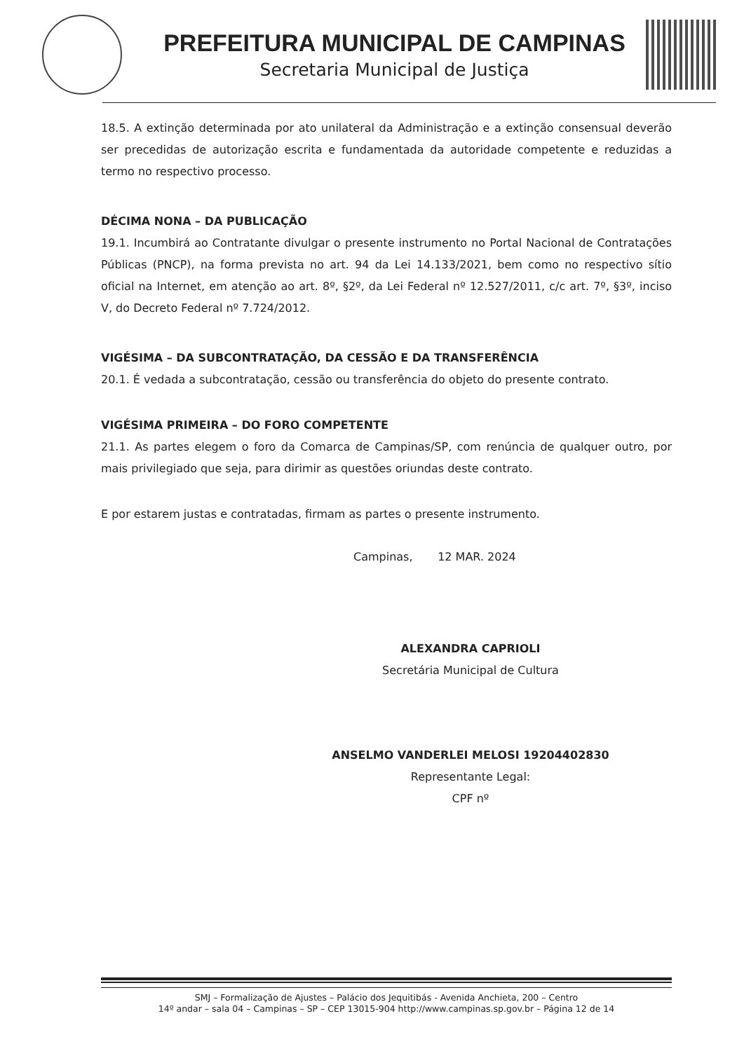PREFEITURA MUNICIPAL DE CAMPINAS
Secretaria Municipal de Justiça
18.5. A extinção determinada por ato unilateral da Administração e a extinção consensual deverão ser precedidas de autorização escrita e fundamentada da autoridade competente e reduzidas a termo no respectivo processo.
DÉCIMA NONA – DA PUBLICAÇÃO
19.1. Incumbirá ao Contratante divulgar o presente instrumento no Portal Nacional de Contratações Públicas (PNCP), na forma prevista no art. 94 da Lei 14.133/2021, bem como no respectivo sítio oficial na Internet, em atenção ao art. 8º, §2º, da Lei Federal nº 12.527/2011, c/c art. 7º, §3º, inciso V, do Decreto Federal nº 7.724/2012.
VIGÉSIMA – DA SUBCONTRATAÇÃO, DA CESSÃO E DA TRANSFERÊNCIA
20.1. É vedada a subcontratação, cessão ou transferência do objeto do presente contrato.
VIGÉSIMA PRIMEIRA – DO FORO COMPETENTE
21.1. As partes elegem o foro da Comarca de Campinas/SP, com renúncia de qualquer outro, por mais privilegiado que seja, para dirimir as questões oriundas deste contrato.
E por estarem justas e contratadas, firmam as partes o presente instrumento.
Campinas, 12 MAR. 2024
ALEXANDRA CAPRIOLI
Secretária Municipal de Cultura
ANSELMO VANDERLEI MELOSI 19204402830
Representante Legal:
CPF nº
SMJ – Formalização de Ajustes – Palácio dos Jequitibás - Avenida Anchieta, 200 – Centro
14º andar – sala 04 – Campinas – SP – CEP 13015-904 http://www.campinas.sp.gov.br – Página 12 de 14